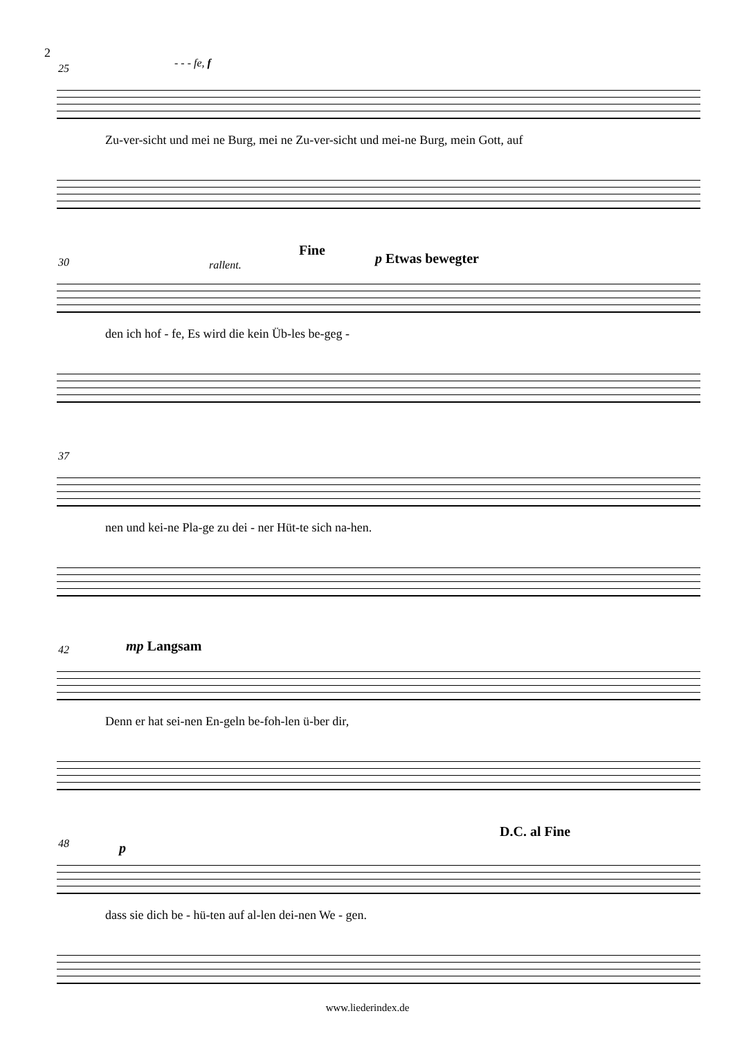2
25 - - - fe, f
Zu-ver-sicht und mei ne Burg, mei ne Zu-ver-sicht und mei-ne Burg, mein Gott, auf
30 rallent.
Fine
p Etwas bewegter
den ich hof - fe, Es wird die kein Üb-les be-geg -
37
nen und kei-ne Pla-ge zu dei - ner Hüt-te sich na-hen.
42 mp Langsam
Denn er hat sei-nen En-geln be-foh-len ü-ber dir,
48 p
D.C. al Fine
dass sie dich be - hü-ten auf al-len dei-nen We - gen.
www.liederindex.de